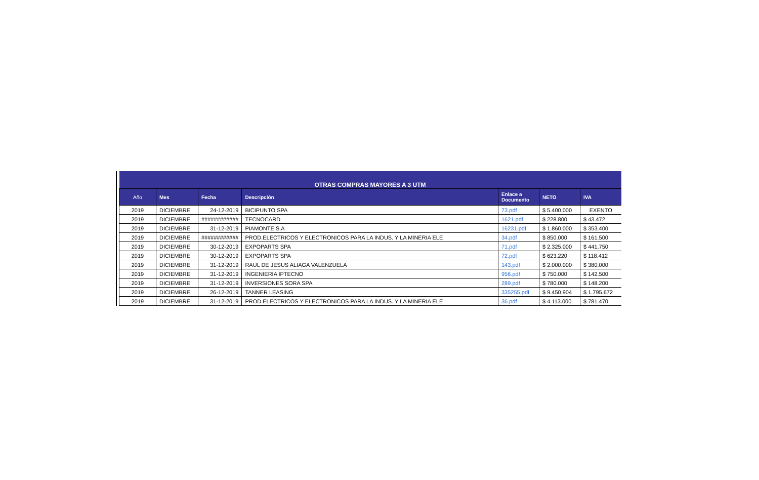| OTRAS COMPRAS MAYORES A 3 UTM | | | | | | |
| Año | Mes | Fecha | Descripción | Enlace a Documento | NETO | IVA |
| 2019 | DICIEMBRE | 24-12-2019 | BICIPUNTO SPA | 73.pdf | $ 5.400.000 | EXENTO |
| 2019 | DICIEMBRE | ############ | TECNOCARD | 1621.pdf | $ 228.800 | $ 43.472 |
| 2019 | DICIEMBRE | 31-12-2019 | PIAMONTE S.A | 16231.pdf | $ 1.860.000 | $ 353.400 |
| 2019 | DICIEMBRE | ############ | PROD.ELECTRICOS Y ELECTRONICOS PARA LA INDUS. Y LA MINERIA ELE | 34.pdf | $ 850.000 | $ 161.500 |
| 2019 | DICIEMBRE | 30-12-2019 | EXPOPARTS SPA | 71.pdf | $ 2.325.000 | $ 441.750 |
| 2019 | DICIEMBRE | 30-12-2019 | EXPOPARTS SPA | 72.pdf | $ 623.220 | $ 118.412 |
| 2019 | DICIEMBRE | 31-12-2019 | RAUL DE JESUS ALIAGA VALENZUELA | 143.pdf | $ 2.000.000 | $ 380.000 |
| 2019 | DICIEMBRE | 31-12-2019 | INGENIERIA IPTECNO | 956.pdf | $ 750.000 | $ 142.500 |
| 2019 | DICIEMBRE | 31-12-2019 | INVERSIONES SORA SPA | 289.pdf | $ 780.000 | $ 148.200 |
| 2019 | DICIEMBRE | 26-12-2019 | TANNER LEASING | 335255.pdf | $ 9.450.904 | $ 1.795.672 |
| 2019 | DICIEMBRE | 31-12-2019 | PROD.ELECTRICOS Y ELECTRONICOS PARA LA INDUS. Y LA MINERIA ELE | 36.pdf | $ 4.113.000 | $ 781.470 |